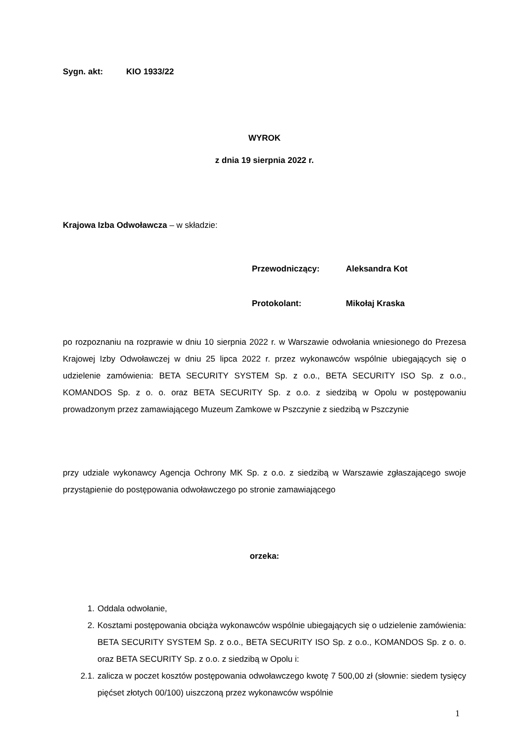Sygn. akt: KIO 1933/22
WYROK
z dnia 19 sierpnia 2022 r.
Krajowa Izba Odwoławcza – w składzie:
Przewodniczący: Aleksandra Kot
Protokolant: Mikołaj Kraska
po rozpoznaniu na rozprawie w dniu 10 sierpnia 2022 r. w Warszawie odwołania wniesionego do Prezesa Krajowej Izby Odwoławczej w dniu 25 lipca 2022 r. przez wykonawców wspólnie ubiegających się o udzielenie zamówienia: BETA SECURITY SYSTEM Sp. z o.o., BETA SECURITY ISO Sp. z o.o., KOMANDOS Sp. z o. o. oraz BETA SECURITY Sp. z o.o. z siedzibą w Opolu w postępowaniu prowadzonym przez zamawiającego Muzeum Zamkowe w Pszczynie z siedzibą w Pszczynie
przy udziale wykonawcy Agencja Ochrony MK Sp. z o.o. z siedzibą w Warszawie zgłaszającego swoje przystąpienie do postępowania odwoławczego po stronie zamawiającego
orzeka:
1. Oddala odwołanie,
2.
Kosztami postępowania obciąża wykonawców wspólnie ubiegających się o udzielenie zamówienia: BETA SECURITY SYSTEM Sp. z o.o., BETA SECURITY ISO Sp. z o.o., KOMANDOS Sp. z o. o. oraz BETA SECURITY Sp. z o.o. z siedzibą w Opolu i:
2.1.
zalicza w poczet kosztów postępowania odwoławczego kwotę 7 500,00 zł (słownie: siedem tysięcy pięćset złotych 00/100) uiszczoną przez wykonawców wspólnie
1